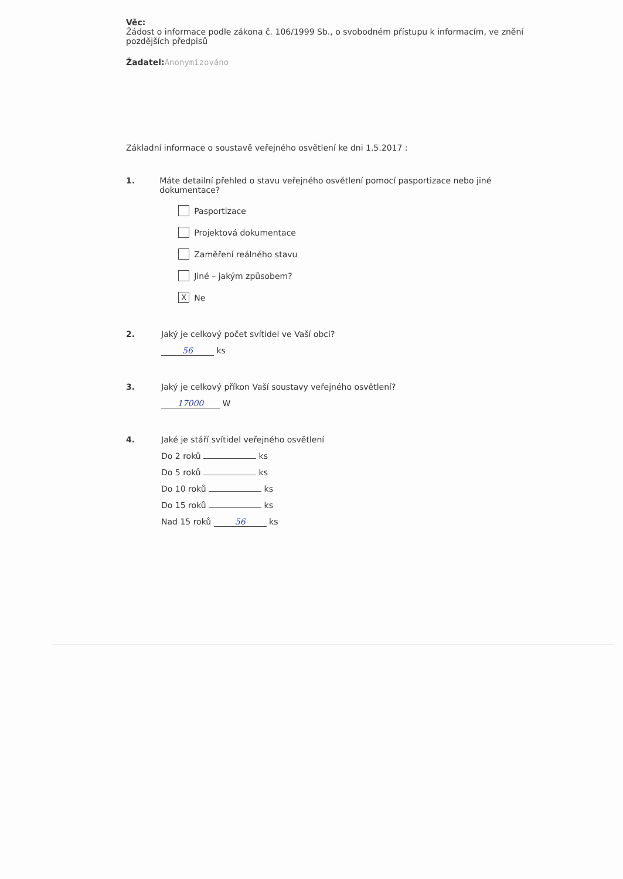Věc:
Žádost o informace podle zákona č. 106/1999 Sb., o svobodném přístupu k informacím, ve znění pozdějších předpisů
Žadatel: Anonymizováno
Základní informace o soustavě veřejného osvětlení ke dni 1.5.2017 :
1. Máte detailní přehled o stavu veřejného osvětlení pomocí pasportizace nebo jiné dokumentace?
Pasportizace
Projektová dokumentace
Zaměření reálného stavu
Jiné – jakým způsobem?
X Ne
2. Jaký je celkový počet svítidel ve Vaší obci?
56 ks
3. Jaký je celkový příkon Vaší soustavy veřejného osvětlení?
17000 W
4. Jaké je stáří svítidel veřejného osvětlení
Do 2 roků ks
Do 5 roků ks
Do 10 roků ks
Do 15 roků ks
Nad 15 roků 56 ks